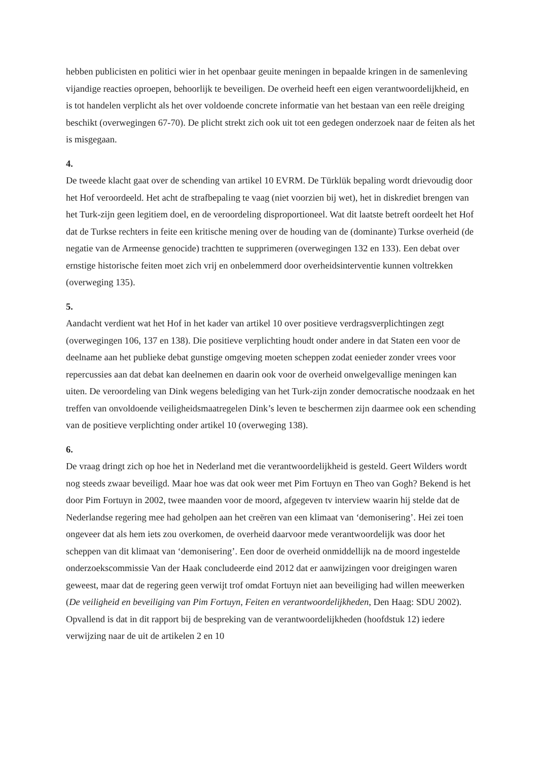hebben publicisten en politici wier in het openbaar geuite meningen in bepaalde kringen in de samenleving vijandige reacties oproepen, behoorlijk te beveiligen. De overheid heeft een eigen verantwoordelijkheid, en is tot handelen verplicht als het over voldoende concrete informatie van het bestaan van een reële dreiging beschikt (overwegingen 67-70). De plicht strekt zich ook uit tot een gedegen onderzoek naar de feiten als het is misgegaan.
4.
De tweede klacht gaat over de schending van artikel 10 EVRM. De Türklük bepaling wordt drievoudig door het Hof veroordeeld. Het acht de strafbepaling te vaag (niet voorzien bij wet), het in diskrediet brengen van het Turk-zijn geen legitiem doel, en de veroordeling disproportioneel. Wat dit laatste betreft oordeelt het Hof dat de Turkse rechters in feite een kritische mening over de houding van de (dominante) Turkse overheid (de negatie van de Armeense genocide) trachtten te supprimeren (overwegingen 132 en 133). Een debat over ernstige historische feiten moet zich vrij en onbelemmerd door overheidsinterventie kunnen voltrekken (overweging 135).
5.
Aandacht verdient wat het Hof in het kader van artikel 10 over positieve verdragsverplichtingen zegt (overwegingen 106, 137 en 138). Die positieve verplichting houdt onder andere in dat Staten een voor de deelname aan het publieke debat gunstige omgeving moeten scheppen zodat eenieder zonder vrees voor repercussies aan dat debat kan deelnemen en daarin ook voor de overheid onwelgevallige meningen kan uiten. De veroordeling van Dink wegens belediging van het Turk-zijn zonder democratische noodzaak en het treffen van onvoldoende veiligheidsmaatregelen Dink’s leven te beschermen zijn daarmee ook een schending van de positieve verplichting onder artikel 10 (overweging 138).
6.
De vraag dringt zich op hoe het in Nederland met die verantwoordelijkheid is gesteld. Geert Wilders wordt nog steeds zwaar beveiligd. Maar hoe was dat ook weer met Pim Fortuyn en Theo van Gogh? Bekend is het door Pim Fortuyn in 2002, twee maanden voor de moord, afgegeven tv interview waarin hij stelde dat de Nederlandse regering mee had geholpen aan het creëren van een klimaat van ‘demonisering’. Hei zei toen ongeveer dat als hem iets zou overkomen, de overheid daarvoor mede verantwoordelijk was door het scheppen van dit klimaat van ‘demonisering’. Een door de overheid onmiddellijk na de moord ingestelde onderzoekscommissie Van der Haak concludeerde eind 2012 dat er aanwijzingen voor dreigingen waren geweest, maar dat de regering geen verwijt trof omdat Fortuyn niet aan beveiliging had willen meewerken (De veiligheid en beveiliging van Pim Fortuyn, Feiten en verantwoordelijkheden, Den Haag: SDU 2002). Opvallend is dat in dit rapport bij de bespreking van de verantwoordelijkheden (hoofdstuk 12) iedere verwijzing naar de uit de artikelen 2 en 10